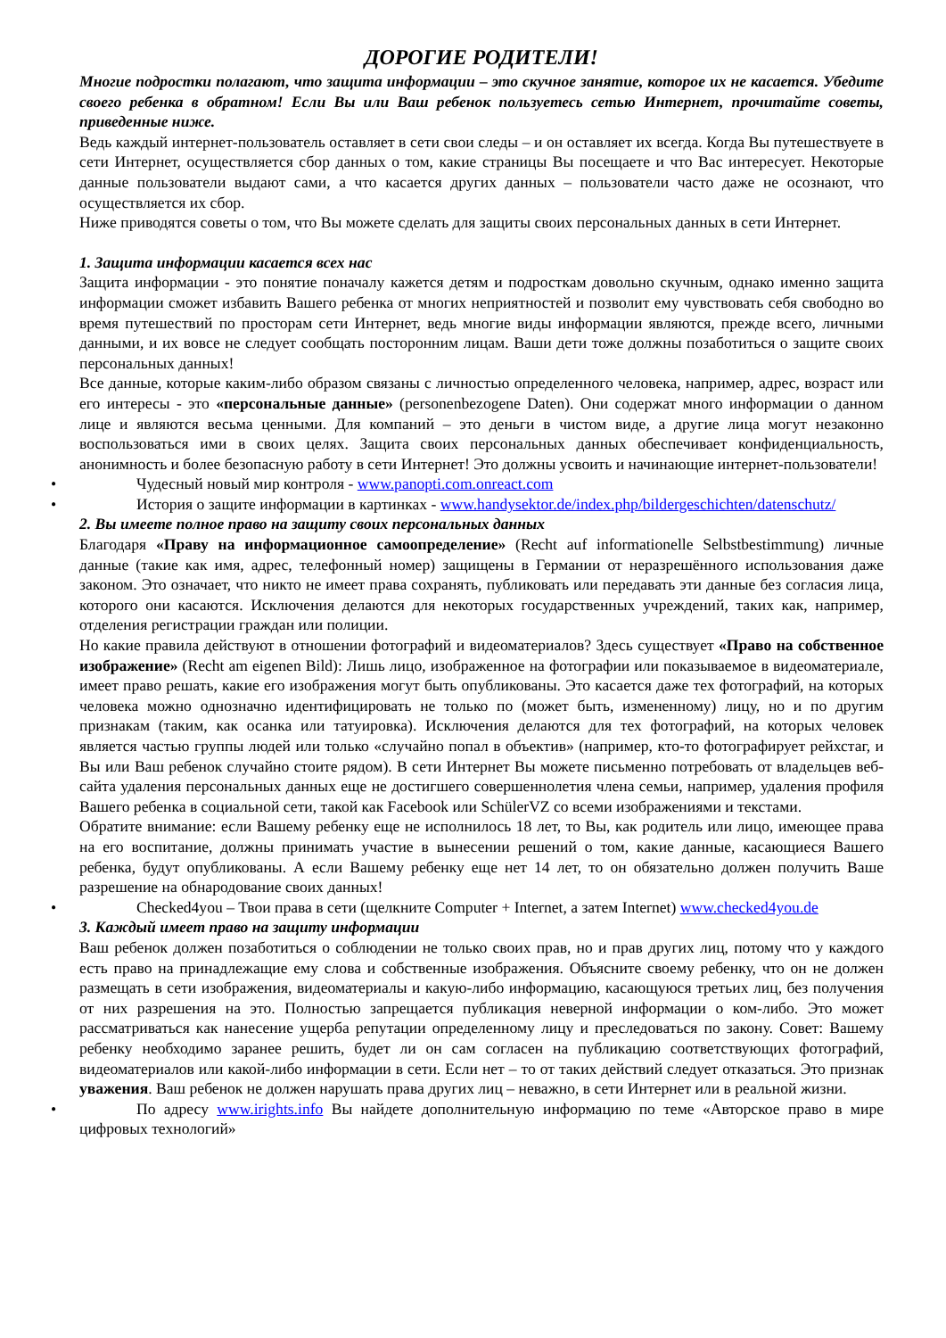ДОРОГИЕ РОДИТЕЛИ!
Многие подростки полагают, что защита информации – это скучное занятие, которое их не касается. Убедите своего ребенка в обратном! Если Вы или Ваш ребенок пользуетесь сетью Интернет, прочитайте советы, приведенные ниже.
Ведь каждый интернет-пользователь оставляет в сети свои следы – и он оставляет их всегда. Когда Вы путешествуете в сети Интернет, осуществляется сбор данных о том, какие страницы Вы посещаете и что Вас интересует. Некоторые данные пользователи выдают сами, а что касается других данных – пользователи часто даже не осознают, что осуществляется их сбор.
Ниже приводятся советы о том, что Вы можете сделать для защиты своих персональных данных в сети Интернет.
1. Защита информации касается всех нас
Защита информации - это понятие поначалу кажется детям и подросткам довольно скучным, однако именно защита информации сможет избавить Вашего ребенка от многих неприятностей и позволит ему чувствовать себя свободно во время путешествий по просторам сети Интернет, ведь многие виды информации являются, прежде всего, личными данными, и их вовсе не следует сообщать посторонним лицам. Ваши дети тоже должны позаботиться о защите своих персональных данных!
Все данные, которые каким-либо образом связаны с личностью определенного человека, например, адрес, возраст или его интересы - это «персональные данные» (personenbezogene Daten). Они содержат много информации о данном лице и являются весьма ценными. Для компаний – это деньги в чистом виде, а другие лица могут незаконно воспользоваться ими в своих целях. Защита своих персональных данных обеспечивает конфиденциальность, анонимность и более безопасную работу в сети Интернет! Это должны усвоить и начинающие интернет-пользователи!
• Чудесный новый мир контроля - www.panopti.com.onreact.com
• История о защите информации в картинках - www.handysektor.de/index.php/bildergeschichten/datenschutz/
2. Вы имеете полное право на защиту своих персональных данных
Благодаря «Праву на информационное самоопределение» (Recht auf informationelle Selbstbestimmung) личные данные (такие как имя, адрес, телефонный номер) защищены в Германии от неразрешённого использования даже законом. Это означает, что никто не имеет права сохранять, публиковать или передавать эти данные без согласия лица, которого они касаются. Исключения делаются для некоторых государственных учреждений, таких как, например, отделения регистрации граждан или полиции.
Но какие правила действуют в отношении фотографий и видеоматериалов? Здесь существует «Право на собственное изображение» (Recht am eigenen Bild): Лишь лицо, изображенное на фотографии или показываемое в видеоматериале, имеет право решать, какие его изображения могут быть опубликованы. Это касается даже тех фотографий, на которых человека можно однозначно идентифицировать не только по (может быть, измененному) лицу, но и по другим признакам (таким, как осанка или татуировка). Исключения делаются для тех фотографий, на которых человек является частью группы людей или только «случайно попал в объектив» (например, кто-то фотографирует рейхстаг, и Вы или Ваш ребенок случайно стоите рядом). В сети Интернет Вы можете письменно потребовать от владельцев веб-сайта удаления персональных данных еще не достигшего совершеннолетия члена семьи, например, удаления профиля Вашего ребенка в социальной сети, такой как Facebook или SchülerVZ со всеми изображениями и текстами.
Обратите внимание: если Вашему ребенку еще не исполнилось 18 лет, то Вы, как родитель или лицо, имеющее права на его воспитание, должны принимать участие в вынесении решений о том, какие данные, касающиеся Вашего ребенка, будут опубликованы. А если Вашему ребенку еще нет 14 лет, то он обязательно должен получить Ваше разрешение на обнародование своих данных!
• Checked4you – Твои права в сети (щелкните Computer + Internet, а затем Internet) www.checked4you.de
3. Каждый имеет право на защиту информации
Ваш ребенок должен позаботиться о соблюдении не только своих прав, но и прав других лиц, потому что у каждого есть право на принадлежащие ему слова и собственные изображения. Объясните своему ребенку, что он не должен размещать в сети изображения, видеоматериалы и какую-либо информацию, касающуюся третьих лиц, без получения от них разрешения на это. Полностью запрещается публикация неверной информации о ком-либо. Это может рассматриваться как нанесение ущерба репутации определенному лицу и преследоваться по закону. Совет: Вашему ребенку необходимо заранее решить, будет ли он сам согласен на публикацию соответствующих фотографий, видеоматериалов или какой-либо информации в сети. Если нет – то от таких действий следует отказаться. Это признак уважения. Ваш ребенок не должен нарушать права других лиц – неважно, в сети Интернет или в реальной жизни.
• По адресу www.irights.info Вы найдете дополнительную информацию по теме «Авторское право в мире цифровых технологий»